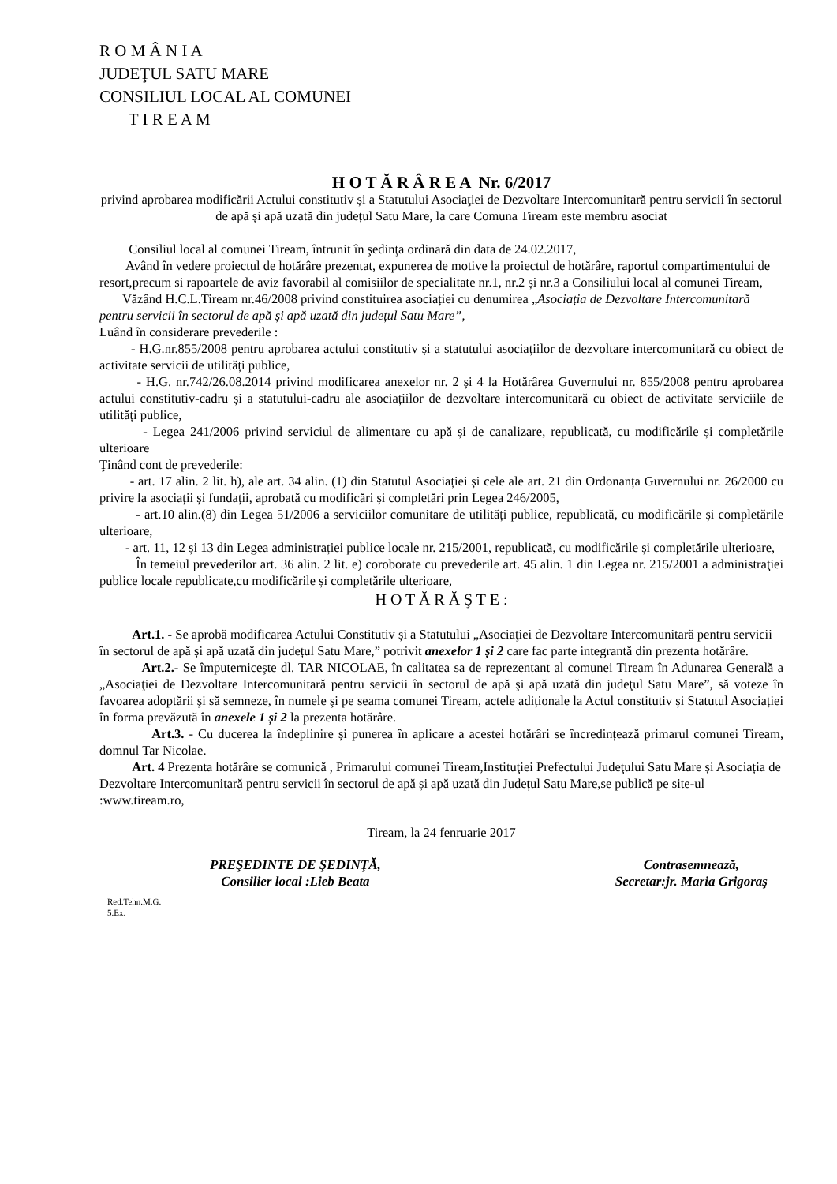R O M Â N I A
JUDEŢUL SATU MARE
CONSILIUL LOCAL AL COMUNEI
T I R E A M
H O T Ă R Â R E A Nr. 6/2017
privind aprobarea modificării Actului constitutiv și a Statutului Asociaţiei de Dezvoltare Intercomunitară pentru servicii în sectorul de apă și apă uzată din județul Satu Mare, la care Comuna Tiream este membru asociat
Consiliul local al comunei Tiream, întrunit în şedinţa ordinară din data de 24.02.2017,
Având în vedere proiectul de hotărâre prezentat, expunerea de motive la proiectul de hotărâre, raportul compartimentului de resort,precum si rapoartele de aviz favorabil al comisiilor de specialitate nr.1, nr.2 și nr.3 a Consiliului local al comunei Tiream,
Văzând H.C.L.Tiream nr.46/2008 privind constituirea asociației cu denumirea „Asociația de Dezvoltare Intercomunitară pentru servicii în sectorul de apă și apă uzată din județul Satu Mare”,
Luând în considerare prevederile :
- H.G.nr.855/2008 pentru aprobarea actului constitutiv și a statutului asociațiilor de dezvoltare intercomunitară cu obiect de activitate servicii de utilități publice,
- H.G. nr.742/26.08.2014 privind modificarea anexelor nr. 2 și 4 la Hotărârea Guvernului nr. 855/2008 pentru aprobarea actului constitutiv-cadru și a statutului-cadru ale asociațiilor de dezvoltare intercomunitară cu obiect de activitate serviciile de utilități publice,
- Legea 241/2006 privind serviciul de alimentare cu apă și de canalizare, republicată, cu modificările și completările ulterioare
Ţinând cont de prevederile:
- art. 17 alin. 2 lit. h), ale art. 34 alin. (1) din Statutul Asociației și cele ale art. 21 din Ordonanța Guvernului nr. 26/2000 cu privire la asociații și fundații, aprobată cu modificări și completări prin Legea 246/2005,
- art.10 alin.(8) din Legea 51/2006 a serviciilor comunitare de utilități publice, republicată, cu modificările și completările ulterioare,
- art. 11, 12 și 13 din Legea administrației publice locale nr. 215/2001, republicată, cu modificările și completările ulterioare,
În temeiul prevederilor art. 36 alin. 2 lit. e) coroborate cu prevederile art. 45 alin. 1 din Legea nr. 215/2001 a administraţiei publice locale republicate,cu modificările și completările ulterioare,
H O T Ă R Ă Ş T E :
Art.1. - Se aprobă modificarea Actului Constitutiv și a Statutului „Asociaţiei de Dezvoltare Intercomunitară pentru servicii în sectorul de apă și apă uzată din județul Satu Mare,” potrivit anexelor 1 și 2 care fac parte integrantă din prezenta hotărâre.
Art.2.- Se împuterniceşte dl. TAR NICOLAE, în calitatea sa de reprezentant al comunei Tiream în Adunarea Generală a „Asociaţiei de Dezvoltare Intercomunitară pentru servicii în sectorul de apă şi apă uzată din judeţul Satu Mare”, să voteze în favoarea adoptării şi să semneze, în numele şi pe seama comunei Tiream, actele adiționale la Actul constitutiv și Statutul Asociației în forma prevăzută în anexele 1 și 2 la prezenta hotărâre.
Art.3. - Cu ducerea la îndeplinire și punerea în aplicare a acestei hotărâri se încredințează primarul comunei Tiream, domnul Tar Nicolae.
Art. 4 Prezenta hotărâre se comunică , Primarului comunei Tiream,Instituţiei Prefectului Judeţului Satu Mare și Asociația de Dezvoltare Intercomunitară pentru servicii în sectorul de apă și apă uzată din Județul Satu Mare,se publică pe site-ul :www.tiream.ro,
Tiream, la 24 fenruarie 2017
PREŞEDINTE DE ŞEDINŢĂ,
Consilier local :Lieb Beata
Contrasemnează,
Secretar:jr. Maria Grigoraş
Red.Tehn.M.G.
5.Ex.